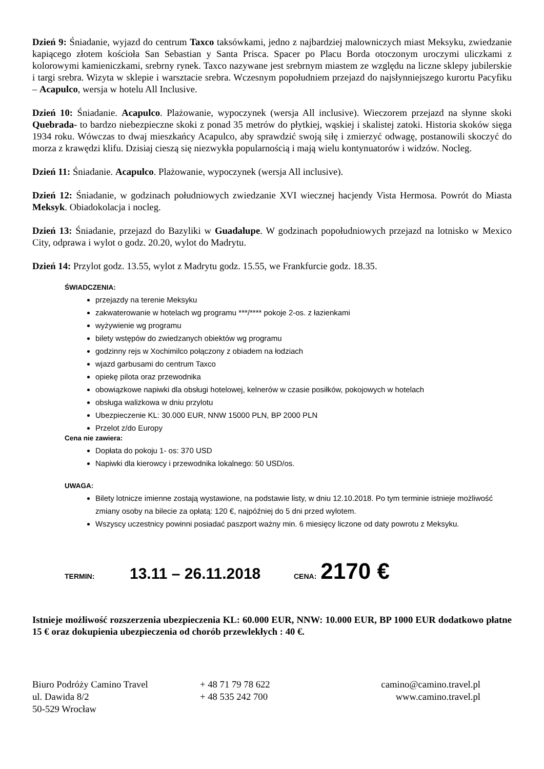Dzień 9: Śniadanie, wyjazd do centrum Taxco taksówkami, jedno z najbardziej malowniczych miast Meksyku, zwiedzanie kapiącego złotem kościoła San Sebastian y Santa Prisca. Spacer po Placu Borda otoczonym uroczymi uliczkami z kolorowymi kamieniczkami, srebrny rynek. Taxco nazywane jest srebrnym miastem ze względu na liczne sklepy jubilerskie i targi srebra. Wizyta w sklepie i warsztacie srebra. Wczesnym popołudniem przejazd do najsłynniejszego kurortu Pacyfiku – Acapulco, wersja w hotelu All Inclusive.
Dzień 10: Śniadanie. Acapulco. Plażowanie, wypoczynek (wersja All inclusive). Wieczorem przejazd na słynne skoki Quebrada- to bardzo niebezpieczne skoki z ponad 35 metrów do płytkiej, wąskiej i skalistej zatoki. Historia skoków sięga 1934 roku. Wówczas to dwaj mieszkańcy Acapulco, aby sprawdzić swoją siłę i zmierzyć odwagę, postanowili skoczyć do morza z krawędzi klifu. Dzisiaj cieszą się niezwykła popularnością i mają wielu kontynuatorów i widzów. Nocleg.
Dzień 11: Śniadanie. Acapulco. Plażowanie, wypoczynek (wersja All inclusive).
Dzień 12: Śniadanie, w godzinach południowych zwiedzanie XVI wiecznej hacjendy Vista Hermosa. Powrót do Miasta Meksyk. Obiadokolacja i nocleg.
Dzień 13: Śniadanie, przejazd do Bazyliki w Guadalupe. W godzinach popołudniowych przejazd na lotnisko w Mexico City, odprawa i wylot o godz. 20.20, wylot do Madrytu.
Dzień 14: Przylot godz. 13.55, wylot z Madrytu godz. 15.55, we Frankfurcie godz. 18.35.
ŚWIADCZENIA:
przejazdy na terenie Meksyku
zakwaterowanie w hotelach wg programu ***/**** pokoje 2-os. z łazienkami
wyżywienie wg programu
bilety wstępów do zwiedzanych obiektów wg programu
godzinny rejs w Xochimilco połączony z obiadem na łodziach
wjazd garbusami do centrum Taxco
opiekę pilota oraz przewodnika
obowiązkowe napiwki dla obsługi hotelowej, kelnerów w czasie posiłków, pokojowych w hotelach
obsługa walizkowa w dniu przylotu
Ubezpieczenie KL: 30.000 EUR, NNW 15000 PLN, BP 2000 PLN
Przelot z/do Europy
Cena nie zawiera:
Dopłata do pokoju 1- os: 370 USD
Napiwki dla kierowcy i przewodnika lokalnego: 50 USD/os.
UWAGA:
Bilety lotnicze imienne zostają wystawione, na podstawie listy, w dniu 12.10.2018. Po tym terminie istnieje możliwość zmiany osoby na bilecie za opłatą: 120 €, najpóźniej do 5 dni przed wylotem.
Wszyscy uczestnicy powinni posiadać paszport ważny min. 6 miesięcy liczone od daty powrotu z Meksyku.
TERMIN: 13.11 – 26.11.2018 CENA: 2170 €
Istnieje możliwość rozszerzenia ubezpieczenia KL: 60.000 EUR, NNW: 10.000 EUR, BP 1000 EUR dodatkowo płatne 15 € oraz dokupienia ubezpieczenia od chorób przewlekłych : 40 €.
Biuro Podróży Camino Travel
ul. Dawida 8/2
50-529 Wrocław
+ 48 71 79 78 622
+ 48 535 242 700
camino@camino.travel.pl
www.camino.travel.pl